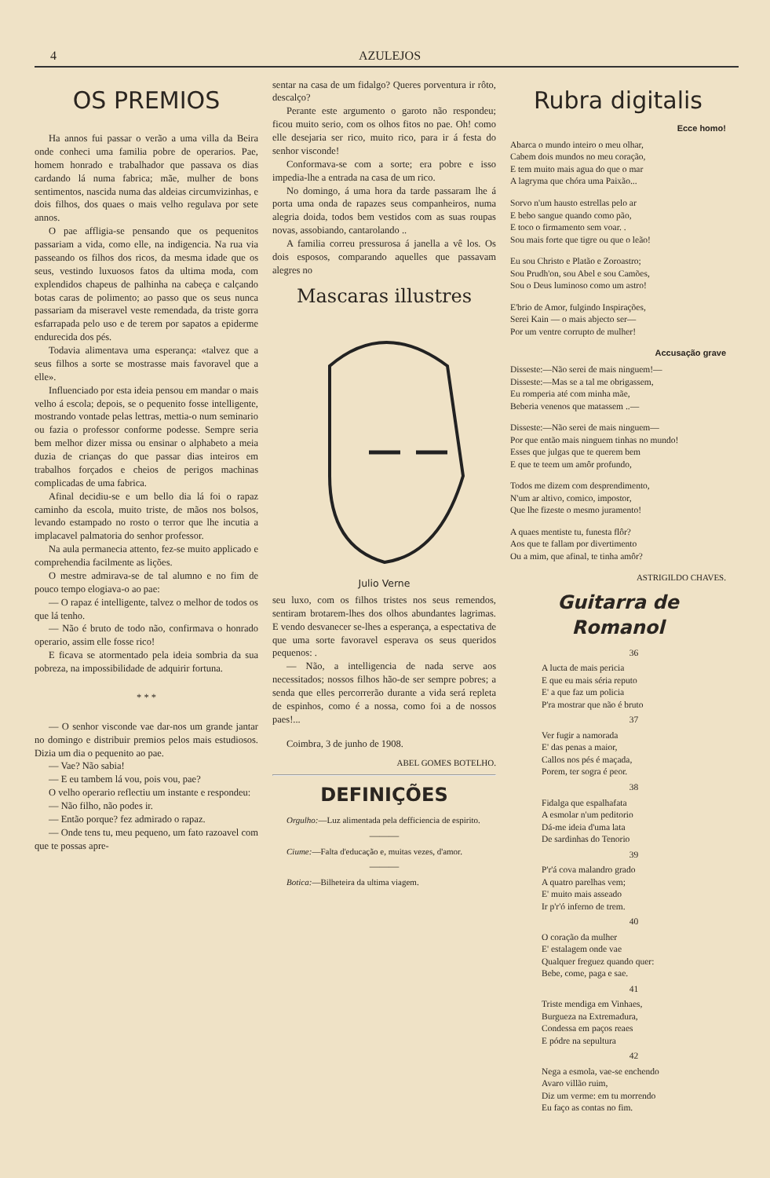4 AZULEJOS
OS PREMIOS
Ha annos fui passar o verão a uma villa da Beira onde conheci uma familia pobre de operarios. Pae, homem honrado e trabalhador que passava os dias cardando lá numa fabrica; mãe, mulher de bons sentimentos, nascida numa das aldeias circumvizinhas, e dois filhos, dos quaes o mais velho regulava por sete annos.
O pae affligia-se pensando que os pequenitos passariam a vida, como elle, na indigencia. Na rua via passeando os filhos dos ricos, da mesma idade que os seus, vestindo luxuosos fatos da ultima moda, com explendidos chapeus de palhinha na cabeça e calçando botas caras de polimento; ao passo que os seus nunca passariam da miseravel veste remendada, da triste gorra esfarrapada pelo uso e de terem por sapatos a epiderme endurecida dos pés.
Todavia alimentava uma esperança: «talvez que a seus filhos a sorte se mostrasse mais favoravel que a elle».
Influenciado por esta ideia pensou em mandar o mais velho á escola; depois, se o pequenito fosse intelligente, mostrando vontade pelas lettras, mettia-o num seminario ou fazia o professor conforme podesse. Sempre seria bem melhor dizer missa ou ensinar o alphabeto a meia duzia de crianças do que passar dias inteiros em trabalhos forçados e cheios de perigos machinas complicadas de uma fabrica.
Afinal decidiu-se e um bello dia lá foi o rapaz caminho da escola, muito triste, de mãos nos bolsos, levando estampado no rosto o terror que lhe incutia a implacavel palmatoria do senhor professor.
Na aula permanecia attento, fez-se muito applicado e comprehendia facilmente as lições.
O mestre admirava-se de tal alumno e no fim de pouco tempo elogiava-o ao pae:
— O rapaz é intelligente, talvez o melhor de todos os que lá tenho.
— Não é bruto de todo não, confirmava o honrado operario, assim elle fosse rico!
E ficava se atormentado pela ideia sombria da sua pobreza, na impossibilidade de adquirir fortuna.
* * *
— O senhor visconde vae dar-nos um grande jantar no domingo e distribuir premios pelos mais estudiosos. Dizia um dia o pequenito ao pae.
— Vae? Não sabia!
— E eu tambem lá vou, pois vou, pae?
O velho operario reflectiu um instante e respondeu:
— Não filho, não podes ir.
— Então porque? fez admirado o rapaz.
— Onde tens tu, meu pequeno, um fato razoavel com que te possas apre-
sentar na casa de um fidalgo? Queres porventura ir rôto, descalço?
Perante este argumento o garoto não respondeu; ficou muito serio, com os olhos fitos no pae. Oh! como elle desejaria ser rico, muito rico, para ir á festa do senhor visconde!
Conformava-se com a sorte; era pobre e isso impedia-lhe a entrada na casa de um rico.
No domingo, á uma hora da tarde passaram lhe á porta uma onda de rapazes seus companheiros, numa alegria doida, todos bem vestidos com as suas roupas novas, assobiando, cantarolando ..
A familia correu pressurosa á janella a vê los. Os dois esposos, comparando aquelles que passavam alegres no
Mascaras illustres
Julio Verne
seu luxo, com os filhos tristes nos seus remendos, sentiram brotarem-lhes dos olhos abundantes lagrimas. E vendo desvanecer se-lhes a esperança, a espectativa de que uma sorte favoravel esperava os seus queridos pequenos: .
— Não, a intelligencia de nada serve aos necessitados; nossos filhos hão-de ser sempre pobres; a senda que elles percorrerão durante a vida será repleta de espinhos, como é a nossa, como foi a de nossos paes!...
Coimbra, 3 de junho de 1908.
ABEL GOMES BOTELHO.
DEFINIÇÕES
Orgulho:—Luz alimentada pela defficiencia de espirito.
———
Ciume:—Falta d'educação e, muitas vezes, d'amor.
———
Botica:—Bilheteira da ultima viagem.
Rubra digitalis
Ecce homo!
Abarca o mundo inteiro o meu olhar,
Cabem dois mundos no meu coração,
E tem muito mais agua do que o mar
A lagryma que chóra uma Paixão...
Sorvo n'um hausto estrellas pelo ar
E bebo sangue quando como pão,
E toco o firmamento sem voar. .
Sou mais forte que tigre ou que o leão!
Eu sou Christo e Platão e Zoroastro;
Sou Prudh'on, sou Abel e sou Camões,
Sou o Deus luminoso como um astro!
E'brio de Amor, fulgindo Inspirações,
Serei Kain — o mais abjecto ser—
Por um ventre corrupto de mulher!
Accusação grave
Disseste:—Não serei de mais ninguem!—
Disseste:—Mas se a tal me obrigassem,
Eu romperia até com minha mãe,
Beberia venenos que matassem ..—
Disseste:—Não serei de mais ninguem—
Por que então mais ninguem tinhas no mundo!
Esses que julgas que te querem bem
E que te teem um amôr profundo,
Todos me dizem com desprendimento,
N'um ar altivo, comico, impostor,
Que lhe fizeste o mesmo juramento!
A quaes mentiste tu, funesta flôr?
Aos que te fallam por divertimento
Ou a mim, que afinal, te tinha amôr?
ASTRIGILDO CHAVES.
Guitarra de Romanol
36
A lucta de mais pericia
E que eu mais séria reputo
E' a que faz um policia
P'ra mostrar que não é bruto
37
Ver fugir a namorada
E' das penas a maior,
Callos nos pés é maçada,
Porem, ter sogra é peor.
38
Fidalga que espalhafata
A esmolar n'um peditorio
Dá-me ideia d'uma lata
De sardinhas do Tenorio
39
P'r'á cova malandro grado
A quatro parelhas vem;
E' muito mais asseado
Ir p'r'ó inferno de trem.
40
O coração da mulher
E' estalagem onde vae
Qualquer freguez quando quer:
Bebe, come, paga e sae.
41
Triste mendiga em Vinhaes,
Burgueza na Extremadura,
Condessa em paços reaes
E pódre na sepultura
42
Nega a esmola, vae-se enchendo
Avaro villão ruim,
Diz um verme: em tu morrendo
Eu faço as contas no fim.